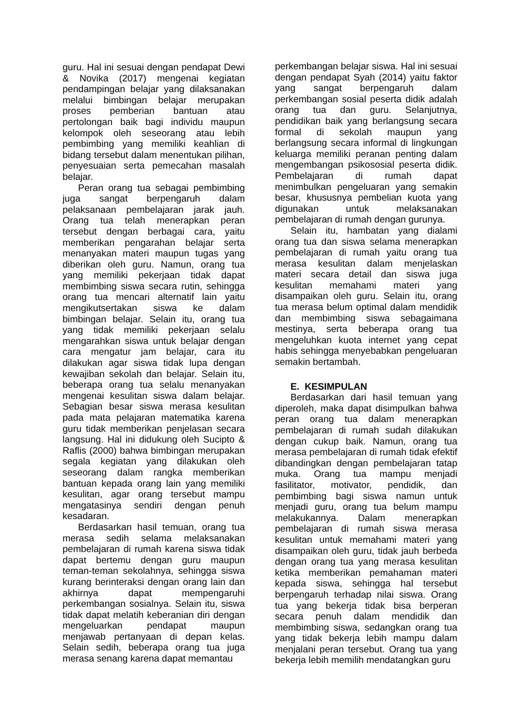guru. Hal ini sesuai dengan pendapat Dewi & Novika (2017) mengenai kegiatan pendampingan belajar yang dilaksanakan melalui bimbingan belajar merupakan proses pemberian bantuan atau pertolongan baik bagi individu maupun kelompok oleh seseorang atau lebih pembimbing yang memiliki keahlian di bidang tersebut dalam menentukan pilihan, penyesuaian serta pemecahan masalah belajar.
Peran orang tua sebagai pembimbing juga sangat berpengaruh dalam pelaksanaan pembelajaran jarak jauh. Orang tua telah menerapkan peran tersebut dengan berbagai cara, yaitu memberikan pengarahan belajar serta menanyakan materi maupun tugas yang diberikan oleh guru. Namun, orang tua yang memiliki pekerjaan tidak dapat membimbing siswa secara rutin, sehingga orang tua mencari alternatif lain yaitu mengikutsertakan siswa ke dalam bimbingan belajar. Selain itu, orang tua yang tidak memiliki pekerjaan selalu mengarahkan siswa untuk belajar dengan cara mengatur jam belajar, cara itu dilakukan agar siswa tidak lupa dengan kewajiban sekolah dan belajar. Selain itu, beberapa orang tua selalu menanyakan mengenai kesulitan siswa dalam belajar. Sebagian besar siswa merasa kesulitan pada mata pelajaran matematika karena guru tidak memberikan penjelasan secara langsung. Hal ini didukung oleh Sucipto & Raflis (2000) bahwa bimbingan merupakan segala kegiatan yang dilakukan oleh seseorang dalam rangka memberikan bantuan kepada orang lain yang memiliki kesulitan, agar orang tersebut mampu mengatasinya sendiri dengan penuh kesadaran.
Berdasarkan hasil temuan, orang tua merasa sedih selama melaksanakan pembelajaran di rumah karena siswa tidak dapat bertemu dengan guru maupun teman-teman sekolahnya, sehingga siswa kurang berinteraksi dengan orang lain dan akhirnya dapat mempengaruhi perkembangan sosialnya. Selain itu, siswa tidak dapat melatih keberanian diri dengan mengeluarkan pendapat maupun menjawab pertanyaan di depan kelas. Selain sedih, beberapa orang tua juga merasa senang karena dapat memantau
perkembangan belajar siswa. Hal ini sesuai dengan pendapat Syah (2014) yaitu faktor yang sangat berpengaruh dalam perkembangan sosial peserta didik adalah orang tua dan guru. Selanjutnya, pendidikan baik yang berlangsung secara formal di sekolah maupun yang berlangsung secara informal di lingkungan keluarga memiliki peranan penting dalam mengembangan psikososial peserta didik. Pembelajaran di rumah dapat menimbulkan pengeluaran yang semakin besar, khususnya pembelian kuota yang digunakan untuk melaksanakan pembelajaran di rumah dengan gurunya.
Selain itu, hambatan yang dialami orang tua dan siswa selama menerapkan pembelajaran di rumah yaitu orang tua merasa kesulitan dalam menjelaskan materi secara detail dan siswa juga kesulitan memahami materi yang disampaikan oleh guru. Selain itu, orang tua merasa belum optimal dalam mendidik dan membimbing siswa sebagaimana mestinya, serta beberapa orang tua mengeluhkan kuota internet yang cepat habis sehingga menyebabkan pengeluaran semakin bertambah.
E. KESIMPULAN
Berdasarkan dari hasil temuan yang diperoleh, maka dapat disimpulkan bahwa peran orang tua dalam menerapkan pembelajaran di rumah sudah dilakukan dengan cukup baik. Namun, orang tua merasa pembelajaran di rumah tidak efektif dibandingkan dengan pembelajaran tatap muka. Orang tua mampu menjadi fasilitator, motivator, pendidik, dan pembimbing bagi siswa namun untuk menjadi guru, orang tua belum mampu melakukannya. Dalam menerapkan pembelajaran di rumah siswa merasa kesulitan untuk memahami materi yang disampaikan oleh guru, tidak jauh berbeda dengan orang tua yang merasa kesulitan ketika memberikan pemahaman materi kepada siswa, sehingga hal tersebut berpengaruh terhadap nilai siswa. Orang tua yang bekerja tidak bisa berperan secara penuh dalam mendidik dan membimbing siswa, sedangkan orang tua yang tidak bekerja lebih mampu dalam menjalani peran tersebut. Orang tua yang bekerja lebih memilih mendatangkan guru